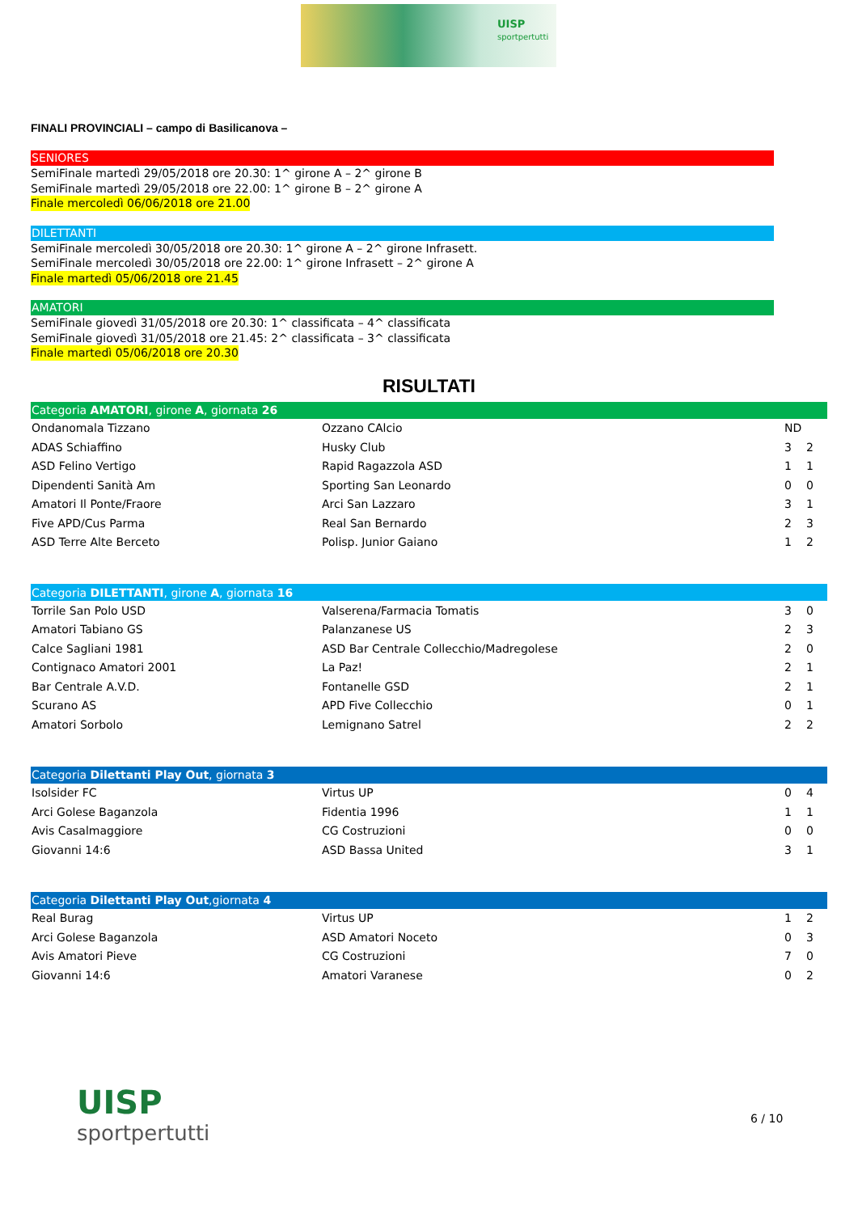UISP
sportpertutti
FINALI PROVINCIALI – campo di Basilicanova –
SENIORES
SemiFinale martedì 29/05/2018 ore 20.30: 1^ girone A – 2^ girone B
SemiFinale martedì 29/05/2018 ore 22.00: 1^ girone B – 2^ girone A
Finale mercoledì 06/06/2018 ore 21.00
DILETTANTI
SemiFinale mercoledì 30/05/2018 ore 20.30: 1^ girone A – 2^ girone Infrasett.
SemiFinale mercoledì 30/05/2018 ore 22.00: 1^ girone Infrasett – 2^ girone A
Finale martedì 05/06/2018 ore 21.45
AMATORI
SemiFinale giovedì 31/05/2018 ore 20.30: 1^ classificata – 4^ classificata
SemiFinale giovedì 31/05/2018 ore 21.45: 2^ classificata – 3^ classificata
Finale martedì 05/06/2018 ore 20.30
RISULTATI
| Categoria AMATORI , girone A , giornata 26 | | | |
| --- | --- | --- | --- |
| Ondanomala Tizzano | Ozzano CAlcio | ND | |
| ADAS Schiaffino | Husky Club | 3 | 2 |
| ASD Felino Vertigo | Rapid Ragazzola ASD | 1 | 1 |
| Dipendenti Sanità Am | Sporting San Leonardo | 0 | 0 |
| Amatori Il Ponte/Fraore | Arci San Lazzaro | 3 | 1 |
| Five APD/Cus Parma | Real San Bernardo | 2 | 3 |
| ASD Terre Alte Berceto | Polisp. Junior Gaiano | 1 | 2 |
| Categoria DILETTANTI , girone A , giornata 16 | | | |
| --- | --- | --- | --- |
| Torrile San Polo USD | Valserena/Farmacia Tomatis | 3 | 0 |
| Amatori Tabiano GS | Palanzanese US | 2 | 3 |
| Calce Sagliani 1981 | ASD Bar Centrale Collecchio/Madregolese | 2 | 0 |
| Contignaco Amatori 2001 | La Paz! | 2 | 1 |
| Bar Centrale A.V.D. | Fontanelle GSD | 2 | 1 |
| Scurano AS | APD Five Collecchio | 0 | 1 |
| Amatori Sorbolo | Lemignano Satrel | 2 | 2 |
| Categoria Dilettanti Play Out , giornata 3 | | | |
| --- | --- | --- | --- |
| Isolsider FC | Virtus UP | 0 | 4 |
| Arci Golese Baganzola | Fidentia 1996 | 1 | 1 |
| Avis Casalmaggiore | CG Costruzioni | 0 | 0 |
| Giovanni 14:6 | ASD Bassa United | 3 | 1 |
| Categoria Dilettanti Play Out ,giornata 4 | | | |
| --- | --- | --- | --- |
| Real Burag | Virtus UP | 1 | 2 |
| Arci Golese Baganzola | ASD Amatori Noceto | 0 | 3 |
| Avis Amatori Pieve | CG Costruzioni | 7 | 0 |
| Giovanni 14:6 | Amatori Varanese | 0 | 2 |
UISP
sportpertutti
6 / 10